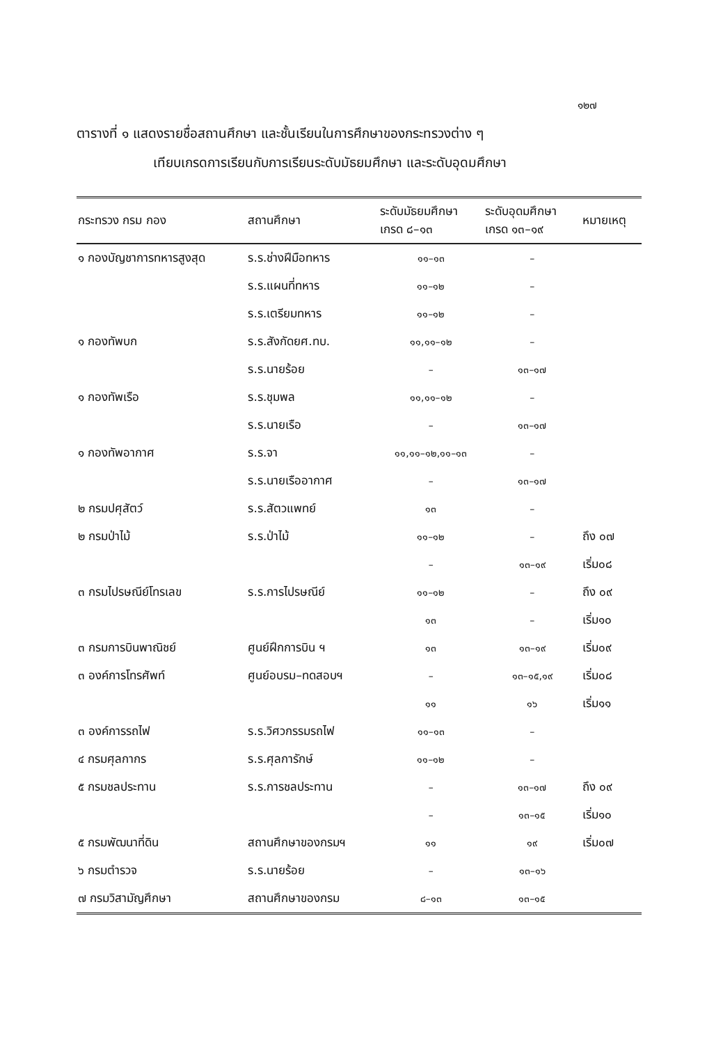๑๒๗
ตารางที่ ๑ แสดงรายชื่อสถานศึกษา และชั้นเรียนในการศึกษาของกระทรวงต่าง ๆ
เทียบเกรดการเรียนกับการเรียนระดับมัธยมศึกษา และระดับอุดมศึกษา
| กระทรวง กรม กอง | สถานศึกษา | ระดับมัธยมศึกษา เกรด ๘–๑๓ | ระดับอุดมศึกษา เกรด ๑๓–๑๙ | หมายเหตุ |
| --- | --- | --- | --- | --- |
| ๑ กองบัญชาการทหารสูงสุด | ร.ร.ช่างฝีมือทหาร | ๑๑–๑๓ | – | |
| | ร.ร.แผนที่ทหาร | ๑๑–๑๒ | – | |
| | ร.ร.เตรียมทหาร | ๑๑–๑๒ | – | |
| ๑ กองทัพบก | ร.ร.สังกัดยศ.ทบ. | ๑๑,๑๑–๑๒ | – | |
| | ร.ร.นายร้อย | – | ๑๓–๑๗ | |
| ๑ กองทัพเรือ | ร.ร.ชุมพล | ๑๑,๑๑–๑๒ | – | |
| | ร.ร.นายเรือ | – | ๑๓–๑๗ | |
| ๑ กองทัพอากาศ | ร.ร.จา | ๑๑,๑๑–๑๒,๑๑–๑๓ | – | |
| | ร.ร.นายเรืออากาศ | – | ๑๓–๑๗ | |
| ๒ กรมปศุสัตว์ | ร.ร.สัตวแพทย์ | ๑๓ | – | |
| ๒ กรมป่าไม้ | ร.ร.ป่าไม้ | ๑๑–๑๒ | – | ถึง ๐๗ |
| | | – | ๑๓–๑๙ | เริ่ม๐๘ |
| ๓ กรมไปรษณีย์โทรเลข | ร.ร.การไปรษณีย์ | ๑๑–๑๒ | – | ถึง ๐๙ |
| | | ๑๓ | – | เริ่ม๑๐ |
| ๓ กรมการบินพาณิชย์ | ศูนย์ฝึกการบิน ฯ | ๑๓ | ๑๓–๑๙ | เริ่ม๐๙ |
| ๓ องค์การโทรศัพท์ | ศูนย์อบรม–ทดสอบฯ | – | ๑๓–๑๕,๑๙ | เริ่ม๐๘ |
| | | ๑๑ | ๑๖ | เริ่ม๑๑ |
| ๓ องค์การรถไฟ | ร.ร.วิศวกรรมรถไฟ | ๑๑–๑๓ | – | |
| ๔ กรมศุลกากร | ร.ร.ศุลการักษ์ | ๑๑–๑๒ | – | |
| ๕ กรมชลประทาน | ร.ร.การชลประทาน | – | ๑๓–๑๗ | ถึง ๐๙ |
| | | – | ๑๓–๑๕ | เริ่ม๑๐ |
| ๕ กรมพัฒนาที่ดิน | สถานศึกษาของกรมฯ | ๑๑ | ๑๙ | เริ่ม๐๗ |
| ๖ กรมตำรวจ | ร.ร.นายร้อย | – | ๑๓–๑๖ | |
| ๗ กรมวิสามัญศึกษา | สถานศึกษาของกรม | ๘–๑๓ | ๑๓–๑๕ | |